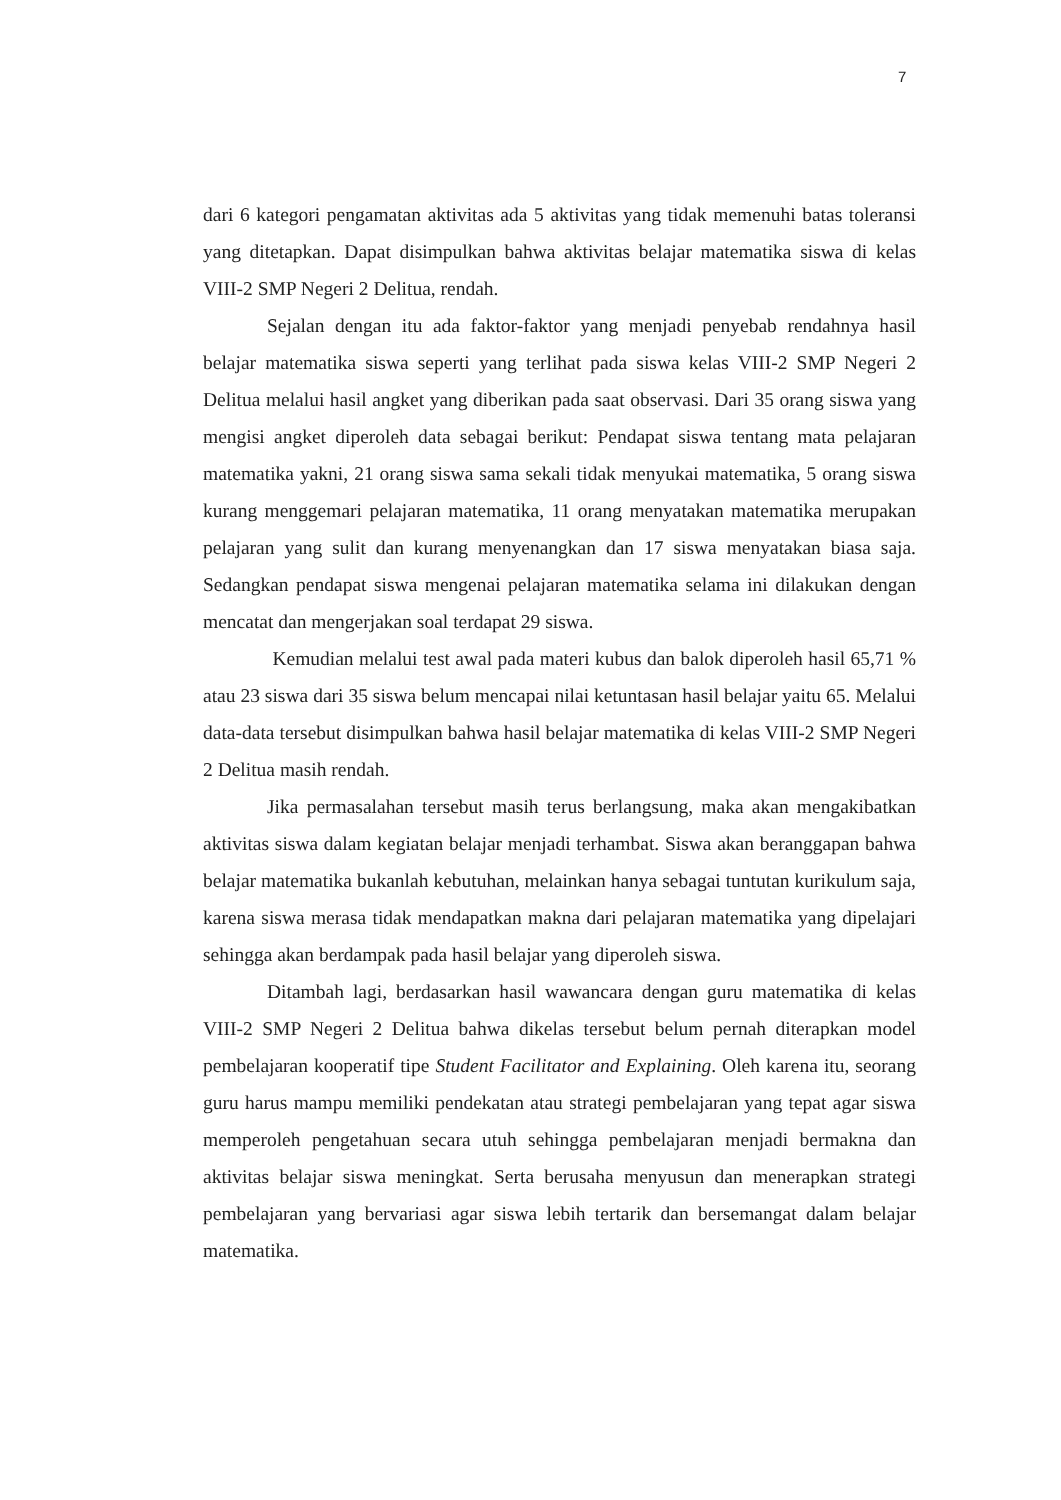7
dari 6 kategori pengamatan aktivitas ada 5 aktivitas yang tidak memenuhi batas toleransi yang ditetapkan. Dapat disimpulkan bahwa aktivitas belajar matematika siswa di kelas VIII-2 SMP Negeri 2 Delitua, rendah.
Sejalan dengan itu ada faktor-faktor yang menjadi penyebab rendahnya hasil belajar matematika siswa seperti yang terlihat pada siswa kelas VIII-2 SMP Negeri 2 Delitua melalui hasil angket yang diberikan pada saat observasi. Dari 35 orang siswa yang mengisi angket diperoleh data sebagai berikut: Pendapat siswa tentang mata pelajaran matematika yakni, 21 orang siswa sama sekali tidak menyukai matematika, 5 orang siswa kurang menggemari pelajaran matematika, 11 orang menyatakan matematika merupakan pelajaran yang sulit dan kurang menyenangkan dan 17 siswa menyatakan biasa saja. Sedangkan pendapat siswa mengenai pelajaran matematika selama ini dilakukan dengan mencatat dan mengerjakan soal terdapat 29 siswa.
Kemudian melalui test awal pada materi kubus dan balok diperoleh hasil 65,71 % atau 23 siswa dari 35 siswa belum mencapai nilai ketuntasan hasil belajar yaitu 65. Melalui data-data tersebut disimpulkan bahwa hasil belajar matematika di kelas VIII-2 SMP Negeri 2 Delitua masih rendah.
Jika permasalahan tersebut masih terus berlangsung, maka akan mengakibatkan aktivitas siswa dalam kegiatan belajar menjadi terhambat. Siswa akan beranggapan bahwa belajar matematika bukanlah kebutuhan, melainkan hanya sebagai tuntutan kurikulum saja, karena siswa merasa tidak mendapatkan makna dari pelajaran matematika yang dipelajari sehingga akan berdampak pada hasil belajar yang diperoleh siswa.
Ditambah lagi, berdasarkan hasil wawancara dengan guru matematika di kelas VIII-2 SMP Negeri 2 Delitua bahwa dikelas tersebut belum pernah diterapkan model pembelajaran kooperatif tipe Student Facilitator and Explaining. Oleh karena itu, seorang guru harus mampu memiliki pendekatan atau strategi pembelajaran yang tepat agar siswa memperoleh pengetahuan secara utuh sehingga pembelajaran menjadi bermakna dan aktivitas belajar siswa meningkat. Serta berusaha menyusun dan menerapkan strategi pembelajaran yang bervariasi agar siswa lebih tertarik dan bersemangat dalam belajar matematika.